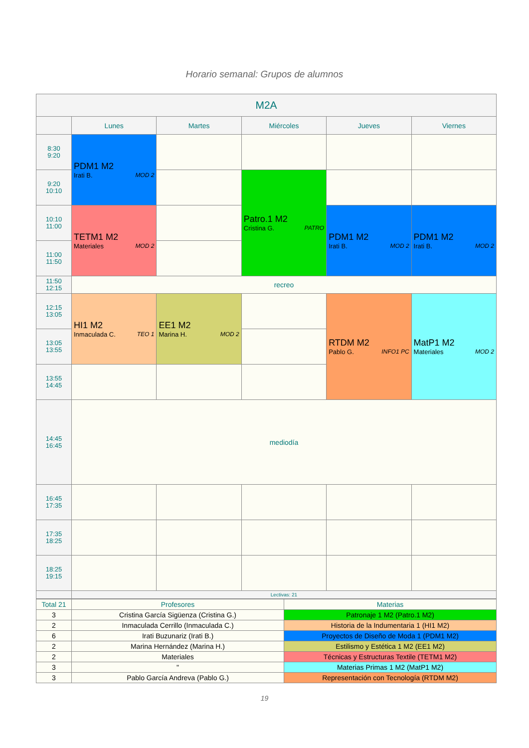Horario semanal: Grupos de alumnos
| M2A | | | | | |
| --- | --- | --- | --- | --- | --- |
| | Lunes | Martes | Miércoles | Jueves | Viernes |
| 8:30 9:20 | PDM1 M2 MOD 2 Irati B. | | | | |
| 9:20 10:10 | | | Patro.1 M2 PATRO Cristina G. | | |
| 10:10 11:00 | TETM1 M2 MOD 2 Materiales | | | PDM1 M2 MOD 2 Irati B. | PDM1 M2 MOD 2 Irati B. |
| 11:00 11:50 | | | | | |
| 11:50 12:15 | recreo | | | | |
| 12:15 13:05 | HI1 M2 TEO 1 Inmaculada C. | EE1 M2 MOD 2 Marina H. | | RTDM M2 INFO1 PC Pablo G. | MatP1 M2 MOD 2 Materiales |
| 13:05 13:55 | | | | | |
| 13:55 14:45 | | | | | |
| 14:45 16:45 | mediodía | | | | |
| 16:45 17:35 | | | | | |
| 17:35 18:25 | | | | | |
| 18:25 19:15 | | | | | |
| | Lectivas: 21 | | | | |
| Total 21 | Profesores | Materias |
| 3 | Cristina García Sigüenza (Cristina G.) | Patronaje 1 M2 (Patro.1 M2) |
| 2 | Inmaculada Cerrillo (Inmaculada C.) | Historia de la Indumentaria 1 (HI1 M2) |
| 6 | Irati Buzunariz (Irati B.) | Proyectos de Diseño de Moda 1 (PDM1 M2) |
| 2 | Marina Hernández (Marina H.) | Estilismo y Estética 1 M2 (EE1 M2) |
| 2 | Materiales | Técnicas y Estructuras Textile (TETM1 M2) |
| 3 | " | Materias Primas 1 M2 (MatP1 M2) |
| 3 | Pablo García Andreva (Pablo G.) | Representación con Tecnología (RTDM M2) |
19